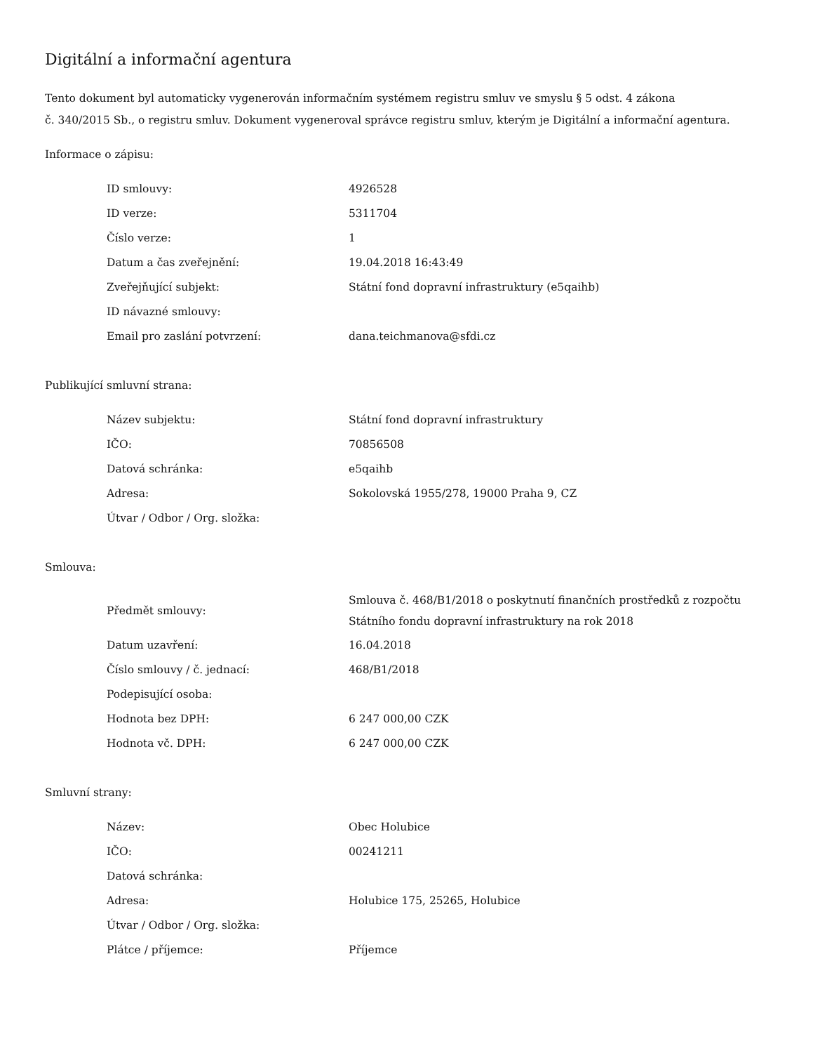Digitální a informační agentura
Tento dokument byl automaticky vygenerován informačním systémem registru smluv ve smyslu § 5 odst. 4 zákona
č. 340/2015 Sb., o registru smluv. Dokument vygeneroval správce registru smluv, kterým je Digitální a informační agentura.
Informace o zápisu:
| ID smlouvy: | 4926528 |
| ID verze: | 5311704 |
| Číslo verze: | 1 |
| Datum a čas zveřejnění: | 19.04.2018 16:43:49 |
| Zveřejňující subjekt: | Státní fond dopravní infrastruktury (e5qaihb) |
| ID návazné smlouvy: | |
| Email pro zaslání potvrzení: | dana.teichmanova@sfdi.cz |
Publikující smluvní strana:
| Název subjektu: | Státní fond dopravní infrastruktury |
| IČO: | 70856508 |
| Datová schránka: | e5qaihb |
| Adresa: | Sokolovská 1955/278, 19000 Praha 9, CZ |
| Útvar / Odbor / Org. složka: | |
Smlouva:
| Předmět smlouvy: | Smlouva č. 468/B1/2018 o poskytnutí finančních prostředků z rozpočtu Státního fondu dopravní infrastruktury na rok 2018 |
| Datum uzavření: | 16.04.2018 |
| Číslo smlouvy / č. jednací: | 468/B1/2018 |
| Podepisující osoba: | |
| Hodnota bez DPH: | 6 247 000,00 CZK |
| Hodnota vč. DPH: | 6 247 000,00 CZK |
Smluvní strany:
| Název: | Obec Holubice |
| IČO: | 00241211 |
| Datová schránka: | |
| Adresa: | Holubice 175, 25265, Holubice |
| Útvar / Odbor / Org. složka: | |
| Plátce / příjemce: | Příjemce |